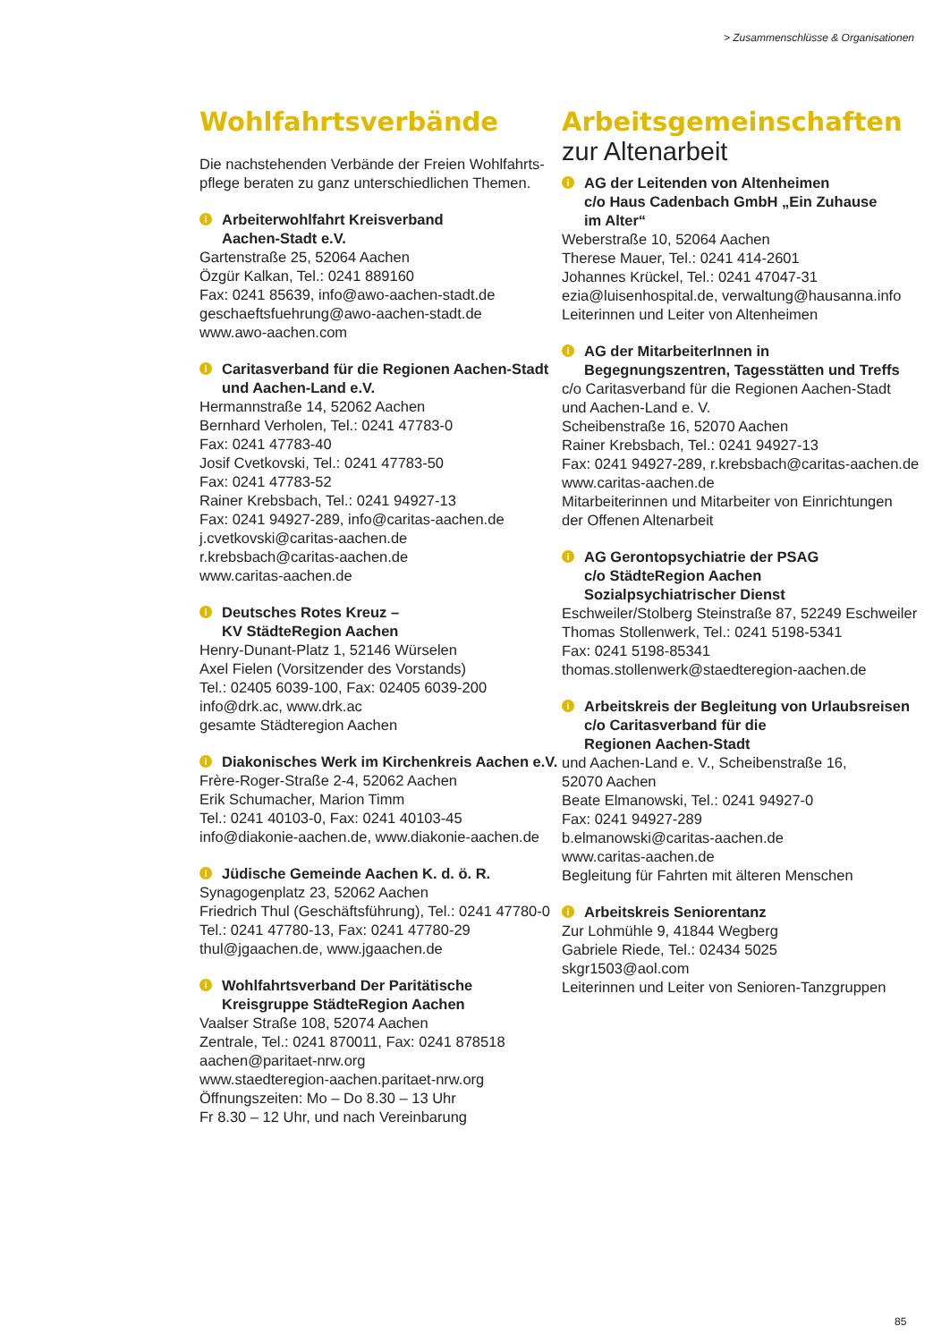> Zusammenschlüsse & Organisationen
Wohlfahrtsverbände
Die nachstehenden Verbände der Freien Wohlfahrts-pflege beraten zu ganz unterschiedlichen Themen.
i Arbeiterwohlfahrt Kreisverband
Aachen-Stadt e.V.
Gartenstraße 25, 52064 Aachen
Özgür Kalkan, Tel.: 0241 889160
Fax: 0241 85639, info@awo-aachen-stadt.de
geschaeftsfuehrung@awo-aachen-stadt.de
www.awo-aachen.com
i Caritasverband für die Regionen Aachen-Stadt
und Aachen-Land e.V.
Hermannstraße 14, 52062 Aachen
Bernhard Verholen, Tel.: 0241 47783-0
Fax: 0241 47783-40
Josif Cvetkovski, Tel.: 0241 47783-50
Fax: 0241 47783-52
Rainer Krebsbach, Tel.: 0241 94927-13
Fax: 0241 94927-289, info@caritas-aachen.de
j.cvetkovski@caritas-aachen.de
r.krebsbach@caritas-aachen.de
www.caritas-aachen.de
i Deutsches Rotes Kreuz –
KV StädteRegion Aachen
Henry-Dunant-Platz 1, 52146 Würselen
Axel Fielen (Vorsitzender des Vorstands)
Tel.: 02405 6039-100, Fax: 02405 6039-200
info@drk.ac, www.drk.ac
gesamte Städteregion Aachen
i Diakonisches Werk im Kirchenkreis Aachen e.V.
Frère-Roger-Straße 2-4, 52062 Aachen
Erik Schumacher, Marion Timm
Tel.: 0241 40103-0, Fax: 0241 40103-45
info@diakonie-aachen.de, www.diakonie-aachen.de
i Jüdische Gemeinde Aachen K. d. ö. R.
Synagogenplatz 23, 52062 Aachen
Friedrich Thul (Geschäftsführung), Tel.: 0241 47780-0
Tel.: 0241 47780-13, Fax: 0241 47780-29
thul@jgaachen.de, www.jgaachen.de
i Wohlfahrtsverband Der Paritätische
Kreisgruppe StädteRegion Aachen
Vaalser Straße 108, 52074 Aachen
Zentrale, Tel.: 0241 870011, Fax: 0241 878518
aachen@paritaet-nrw.org
www.staedteregion-aachen.paritaet-nrw.org
Öffnungszeiten: Mo – Do 8.30 – 13 Uhr
Fr 8.30 – 12 Uhr, und nach Vereinbarung
Arbeitsgemeinschaften
zur Altenarbeit
i AG der Leitenden von Altenheimen
c/o Haus Cadenbach GmbH „Ein Zuhause
im Alter“Weberstraße 10, 52064 Aachen
Therese Mauer, Tel.: 0241 414-2601
Johannes Krückel, Tel.: 0241 47047-31
ezia@luisenhospital.de, verwaltung@hausanna.info
Leiterinnen und Leiter von Altenheimen
i AG der MitarbeiterInnen in
Begegnungszentren, Tagesstätten und Treffs
c/o Caritasverband für die Regionen Aachen-Stadt
und Aachen-Land e. V.
Scheibenstraße 16, 52070 Aachen
Rainer Krebsbach, Tel.: 0241 94927-13
Fax: 0241 94927-289, r.krebsbach@caritas-aachen.de
www.caritas-aachen.de
Mitarbeiterinnen und Mitarbeiter von Einrichtungen
der Offenen Altenarbeit
i AG Gerontopsychiatrie der PSAG
c/o StädteRegion Aachen
Sozialpsychiatrischer Dienst
Eschweiler/Stolberg Steinstraße 87, 52249 Eschweiler
Thomas Stollenwerk, Tel.: 0241 5198-5341
Fax: 0241 5198-85341
thomas.stollenwerk@staedteregion-aachen.de
i Arbeitskreis der Begleitung von Urlaubsreisen
c/o Caritasverband für die
Regionen Aachen-Stadt
und Aachen-Land e. V., Scheibenstraße 16,
52070 Aachen
Beate Elmanowski, Tel.: 0241 94927-0
Fax: 0241 94927-289
b.elmanowski@caritas-aachen.de
www.caritas-aachen.de
Begleitung für Fahrten mit älteren Menschen
i Arbeitskreis Seniorentanz
Zur Lohmühle 9, 41844 Wegberg
Gabriele Riede, Tel.: 02434 5025
skgr1503@aol.com
Leiterinnen und Leiter von Senioren-Tanzgruppen
85